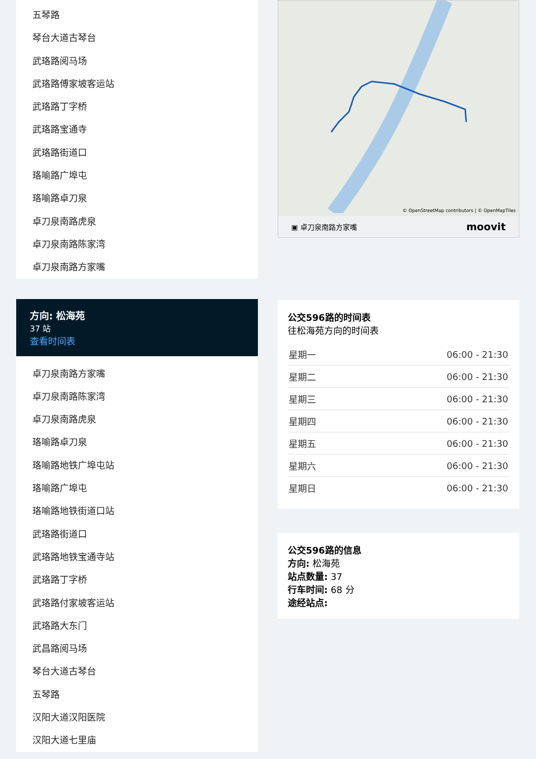五琴路
琴台大道古琴台
武珞路阅马场
武珞路傅家坡客运站
武珞路丁字桥
武珞路宝通寺
武珞路街道口
珞喻路广埠屯
珞喻路卓刀泉
卓刀泉南路虎泉
卓刀泉南路陈家湾
卓刀泉南路方家嘴
方向: 松海苑
37 站
查看时间表
卓刀泉南路方家嘴
卓刀泉南路陈家湾
卓刀泉南路虎泉
珞喻路卓刀泉
珞喻路地铁广埠屯站
珞喻路广埠屯
珞喻路地铁街道口站
武珞路街道口
武珞路地铁宝通寺站
武珞路丁字桥
武珞路付家坡客运站
武珞路大东门
武昌路阅马场
琴台大道古琴台
五琴路
汉阳大道汉阳医院
汉阳大道七里庙
© OpenStreetMap contributors | © OpenMapTiles
▣ 卓刀泉南路方家嘴 moovit
公交596路的时间表
往松海苑方向的时间表
| 星期一 | 06:00 - 21:30 |
| 星期二 | 06:00 - 21:30 |
| 星期三 | 06:00 - 21:30 |
| 星期四 | 06:00 - 21:30 |
| 星期五 | 06:00 - 21:30 |
| 星期六 | 06:00 - 21:30 |
| 星期日 | 06:00 - 21:30 |
公交596路的信息
方向: 松海苑
站点数量: 37
行车时间: 68 分
途经站点: